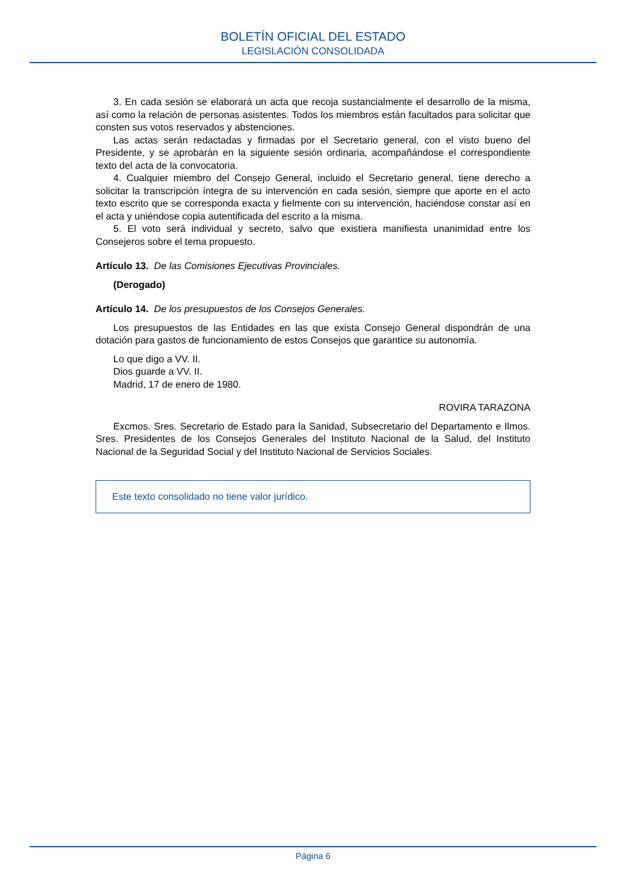BOLETÍN OFICIAL DEL ESTADO
LEGISLACIÓN CONSOLIDADA
3. En cada sesión se elaborará un acta que recoja sustancialmente el desarrollo de la misma, así como la relación de personas asistentes. Todos los miembros están facultados para solicitar que consten sus votos reservados y abstenciones.
Las actas serán redactadas y firmadas por el Secretario general, con el visto bueno del Presidente, y se aprobarán en la siguiente sesión ordinaria, acompañándose el correspondiente texto del acta de la convocatoria.
4. Cualquier miembro del Consejo General, incluido el Secretario general, tiene derecho a solicitar la transcripción íntegra de su intervención en cada sesión, siempre que aporte en el acto texto escrito que se corresponda exacta y fielmente con su intervención, haciéndose constar así en el acta y uniéndose copia autentificada del escrito a la misma.
5. El voto será individual y secreto, salvo que existiera manifiesta unanimidad entre los Consejeros sobre el tema propuesto.
Artículo 13. De las Comisiones Ejecutivas Provinciales.
(Derogado)
Artículo 14. De los presupuestos de los Consejos Generales.
Los presupuestos de las Entidades en las que exista Consejo General dispondrán de una dotación para gastos de funcionamiento de estos Consejos que garantice su autonomía.
Lo que digo a VV. II.
Dios guarde a VV. II.
Madrid, 17 de enero de 1980.
ROVIRA TARAZONA
Excmos. Sres. Secretario de Estado para la Sanidad, Subsecretario del Departamento e Ilmos. Sres. Presidentes de los Consejos Generales del Instituto Nacional de la Salud, del Instituto Nacional de la Seguridad Social y del Instituto Nacional de Servicios Sociales.
Este texto consolidado no tiene valor jurídico.
Página 6